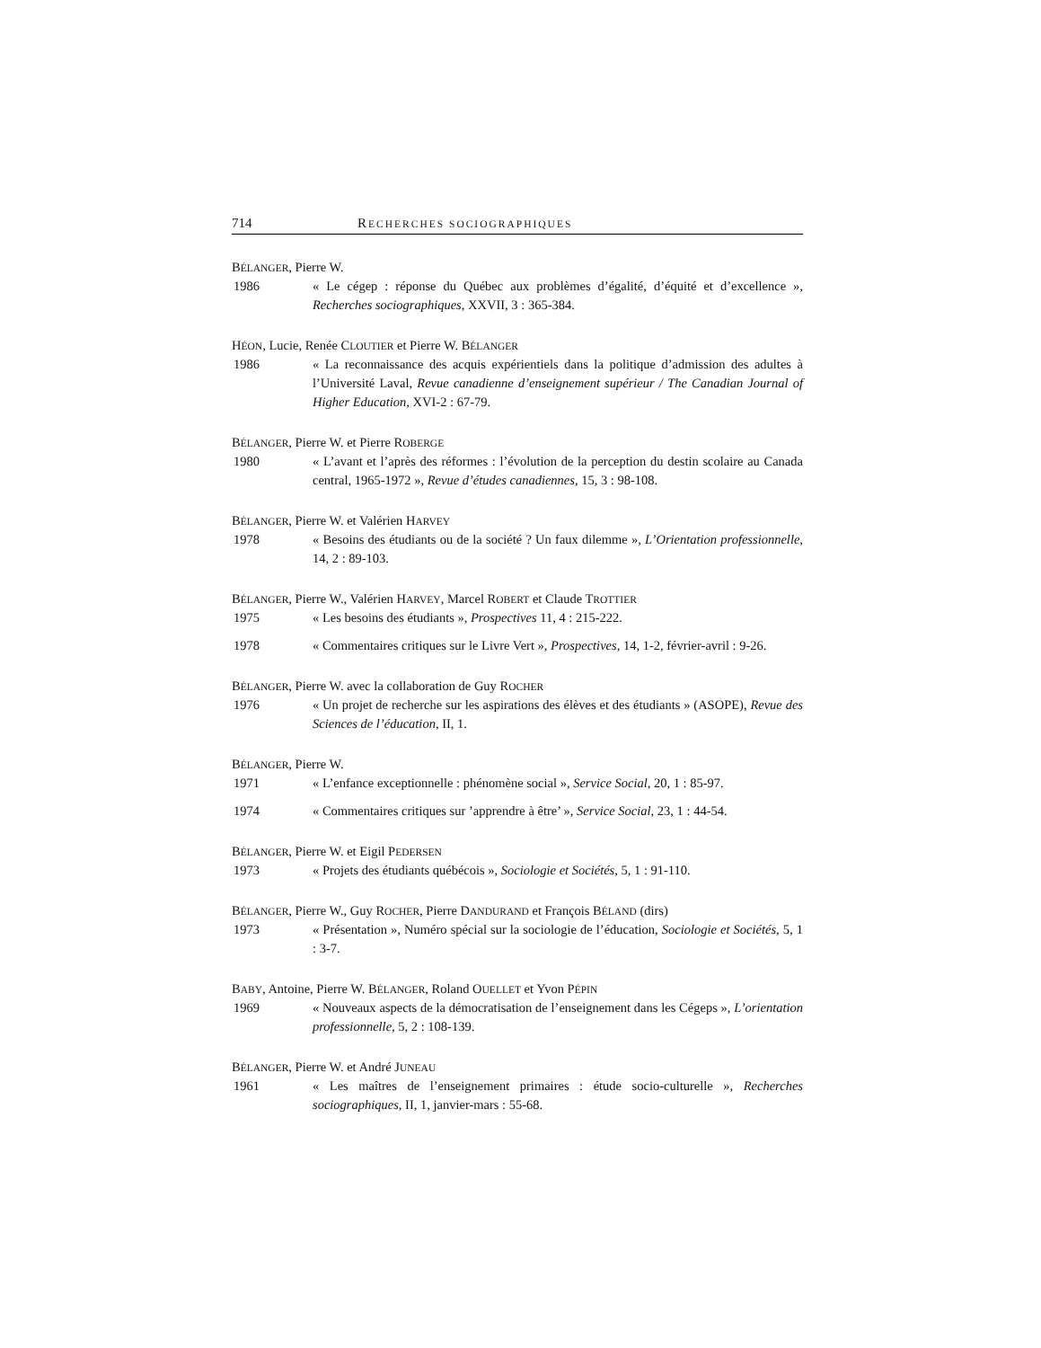714 RECHERCHES SOCIOGRAPHIQUES
BÉLANGER, Pierre W.
1986 « Le cégep : réponse du Québec aux problèmes d’égalité, d’équité et d’excellence », Recherches sociographiques, XXVII, 3 : 365-384.
HÉON, Lucie, Renée CLOUTIER et Pierre W. BÉLANGER
1986 « La reconnaissance des acquis expérientiels dans la politique d’admission des adultes à l’Université Laval, Revue canadienne d’enseignement supérieur / The Canadian Journal of Higher Education, XVI-2 : 67-79.
BÉLANGER, Pierre W. et Pierre ROBERGE
1980 « L’avant et l’après des réformes : l’évolution de la perception du destin scolaire au Canada central, 1965-1972 », Revue d’études canadiennes, 15, 3 : 98-108.
BÉLANGER, Pierre W. et Valérien HARVEY
1978 « Besoins des étudiants ou de la société ? Un faux dilemme », L’Orientation professionnelle, 14, 2 : 89-103.
BÉLANGER, Pierre W., Valérien HARVEY, Marcel ROBERT et Claude TROTTIER
1975 « Les besoins des étudiants », Prospectives 11, 4 : 215-222.
1978 « Commentaires critiques sur le Livre Vert », Prospectives, 14, 1-2, février-avril : 9-26.
BÉLANGER, Pierre W. avec la collaboration de Guy ROCHER
1976 « Un projet de recherche sur les aspirations des élèves et des étudiants » (ASOPE), Revue des Sciences de l’éducation, II, 1.
BÉLANGER, Pierre W.
1971 « L’enfance exceptionnelle : phénomène social », Service Social, 20, 1 : 85-97.
1974 « Commentaires critiques sur ’apprendre à être’ », Service Social, 23, 1 : 44-54.
BÉLANGER, Pierre W. et Eigil PEDERSEN
1973 « Projets des étudiants québécois », Sociologie et Sociétés, 5, 1 : 91-110.
BÉLANGER, Pierre W., Guy ROCHER, Pierre DANDURAND et François BÉLAND (dirs)
1973 « Présentation », Numéro spécial sur la sociologie de l’éducation, Sociologie et Sociétés, 5, 1 : 3-7.
BABY, Antoine, Pierre W. BÉLANGER, Roland OUELLET et Yvon PÉPIN
1969 « Nouveaux aspects de la démocratisation de l’enseignement dans les Cégeps », L’orientation professionnelle, 5, 2 : 108-139.
BÉLANGER, Pierre W. et André JUNEAU
1961 « Les maîtres de l’enseignement primaires : étude socio-culturelle », Recherches sociographiques, II, 1, janvier-mars : 55-68.